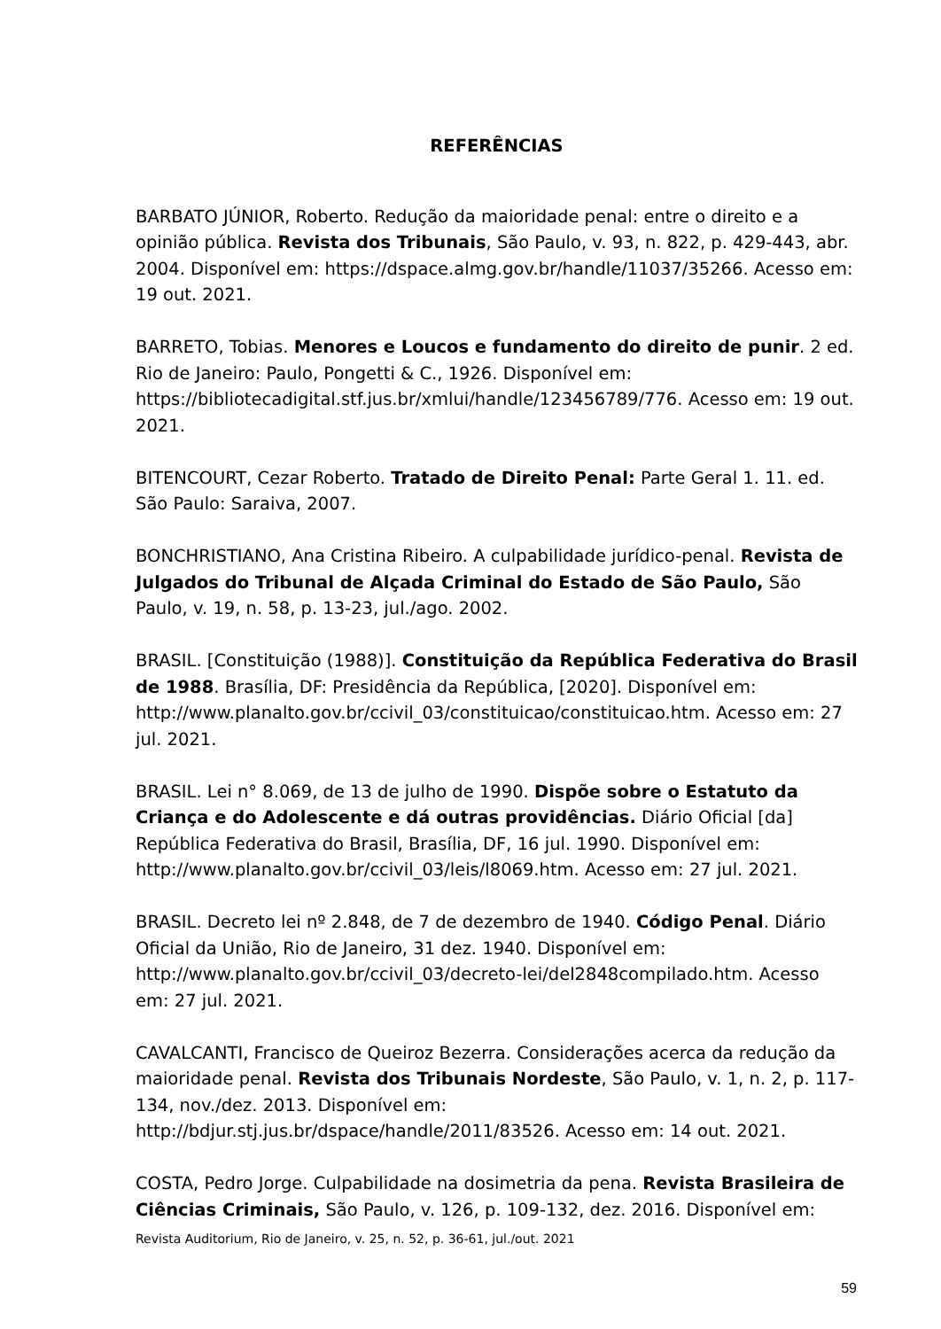REFERÊNCIAS
BARBATO JÚNIOR, Roberto. Redução da maioridade penal: entre o direito e a opinião pública. Revista dos Tribunais, São Paulo, v. 93, n. 822, p. 429-443, abr. 2004. Disponível em: https://dspace.almg.gov.br/handle/11037/35266. Acesso em: 19 out. 2021.
BARRETO, Tobias. Menores e Loucos e fundamento do direito de punir. 2 ed. Rio de Janeiro: Paulo, Pongetti & C., 1926. Disponível em: https://bibliotecadigital.stf.jus.br/xmlui/handle/123456789/776. Acesso em: 19 out. 2021.
BITENCOURT, Cezar Roberto. Tratado de Direito Penal: Parte Geral 1. 11. ed. São Paulo: Saraiva, 2007.
BONCHRISTIANO, Ana Cristina Ribeiro. A culpabilidade jurídico-penal. Revista de Julgados do Tribunal de Alçada Criminal do Estado de São Paulo, São Paulo, v. 19, n. 58, p. 13-23, jul./ago. 2002.
BRASIL. [Constituição (1988)]. Constituição da República Federativa do Brasil de 1988. Brasília, DF: Presidência da República, [2020]. Disponível em: http://www.planalto.gov.br/ccivil_03/constituicao/constituicao.htm. Acesso em: 27 jul. 2021.
BRASIL. Lei n° 8.069, de 13 de julho de 1990. Dispõe sobre o Estatuto da Criança e do Adolescente e dá outras providências. Diário Oficial [da] República Federativa do Brasil, Brasília, DF, 16 jul. 1990. Disponível em: http://www.planalto.gov.br/ccivil_03/leis/l8069.htm. Acesso em: 27 jul. 2021.
BRASIL. Decreto lei nº 2.848, de 7 de dezembro de 1940. Código Penal. Diário Oficial da União, Rio de Janeiro, 31 dez. 1940. Disponível em: http://www.planalto.gov.br/ccivil_03/decreto-lei/del2848compilado.htm. Acesso em: 27 jul. 2021.
CAVALCANTI, Francisco de Queiroz Bezerra. Considerações acerca da redução da maioridade penal. Revista dos Tribunais Nordeste, São Paulo, v. 1, n. 2, p. 117-134, nov./dez. 2013. Disponível em: http://bdjur.stj.jus.br/dspace/handle/2011/83526. Acesso em: 14 out. 2021.
COSTA, Pedro Jorge. Culpabilidade na dosimetria da pena. Revista Brasileira de Ciências Criminais, São Paulo, v. 126, p. 109-132, dez. 2016. Disponível em:
Revista Auditorium, Rio de Janeiro, v. 25, n. 52, p. 36-61, jul./out. 2021
59